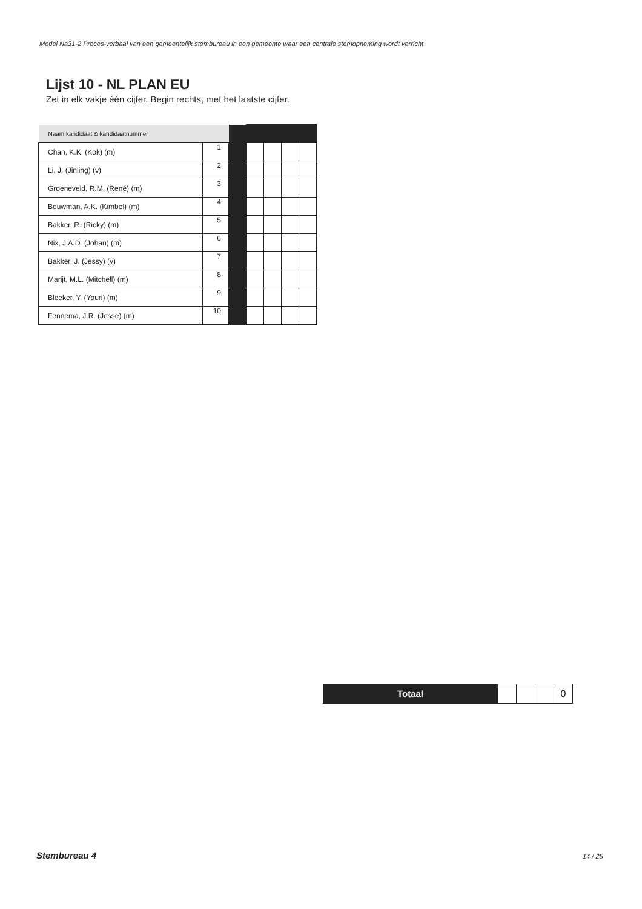Model Na31-2 Proces-verbaal van een gemeentelijk stembureau in een gemeente waar een centrale stemopneming wordt verricht
Lijst 10 - NL PLAN EU
Zet in elk vakje één cijfer. Begin rechts, met het laatste cijfer.
| Naam kandidaat & kandidaatnummer | | | | | | |
| Chan, K.K. (Kok) (m) | 1 | | | | | |
| Li, J. (Jinling) (v) | 2 | | | | | |
| Groeneveld, R.M. (René) (m) | 3 | | | | | |
| Bouwman, A.K. (Kimbel) (m) | 4 | | | | | |
| Bakker, R. (Ricky) (m) | 5 | | | | | |
| Nix, J.A.D. (Johan) (m) | 6 | | | | | |
| Bakker, J. (Jessy) (v) | 7 | | | | | |
| Marijt, M.L. (Mitchell) (m) | 8 | | | | | |
| Bleeker, Y. (Youri) (m) | 9 | | | | | |
| Fennema, J.R. (Jesse) (m) | 10 | | | | | |
| Totaal | | | | 0 |
Stembureau 4 14 / 25